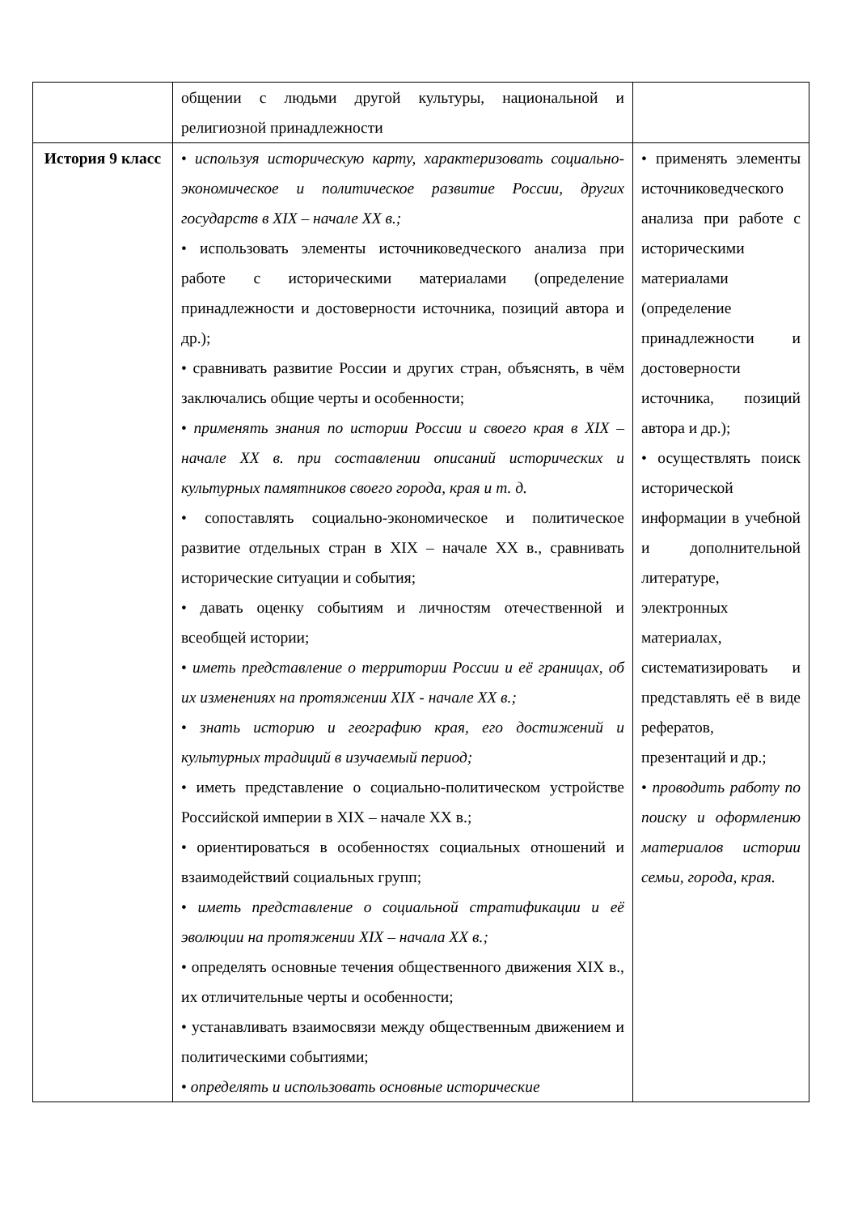| | общении с людьми другой культуры, национальной и религиозной принадлежности | |
| История 9 класс | • используя историческую карту, характеризовать социально-экономическое и политическое развитие России, других государств в XIX – начале XX в.; • использовать элементы источниковедческого анализа при работе с историческими материалами (определение принадлежности и достоверности источника, позиций автора и др.); • сравнивать развитие России и других стран, объяснять, в чём заключались общие черты и особенности; • применять знания по истории России и своего края в XIX – начале XX в. при составлении описаний исторических и культурных памятников своего города, края и т. д. • сопоставлять социально-экономическое и политическое развитие отдельных стран в XIX – начале XX в., сравнивать исторические ситуации и события; • давать оценку событиям и личностям отечественной и всеобщей истории; • иметь представление о территории России и её границах, об их изменениях на протяжении XIX - начале XX в.; • знать историю и географию края, его достижений и культурных традиций в изучаемый период; • иметь представление о социально-политическом устройстве Российской империи в XIX – начале XX в.; • ориентироваться в особенностях социальных отношений и взаимодействий социальных групп; • иметь представление о социальной стратификации и её эволюции на протяжении XIX – начала XX в.; • определять основные течения общественного движения XIX в., их отличительные черты и особенности; • устанавливать взаимосвязи между общественным движением и политическими событиями; • определять и использовать основные исторические | • применять элементы источниковедческого анализа при работе с историческими материалами (определение принадлежности и достоверности источника, позиций автора и др.); • осуществлять поиск исторической информации в учебной и дополнительной литературе, электронных материалах, систематизировать и представлять её в виде рефератов, презентаций и др.; • проводить работу по поиску и оформлению материалов истории семьи, города, края. |